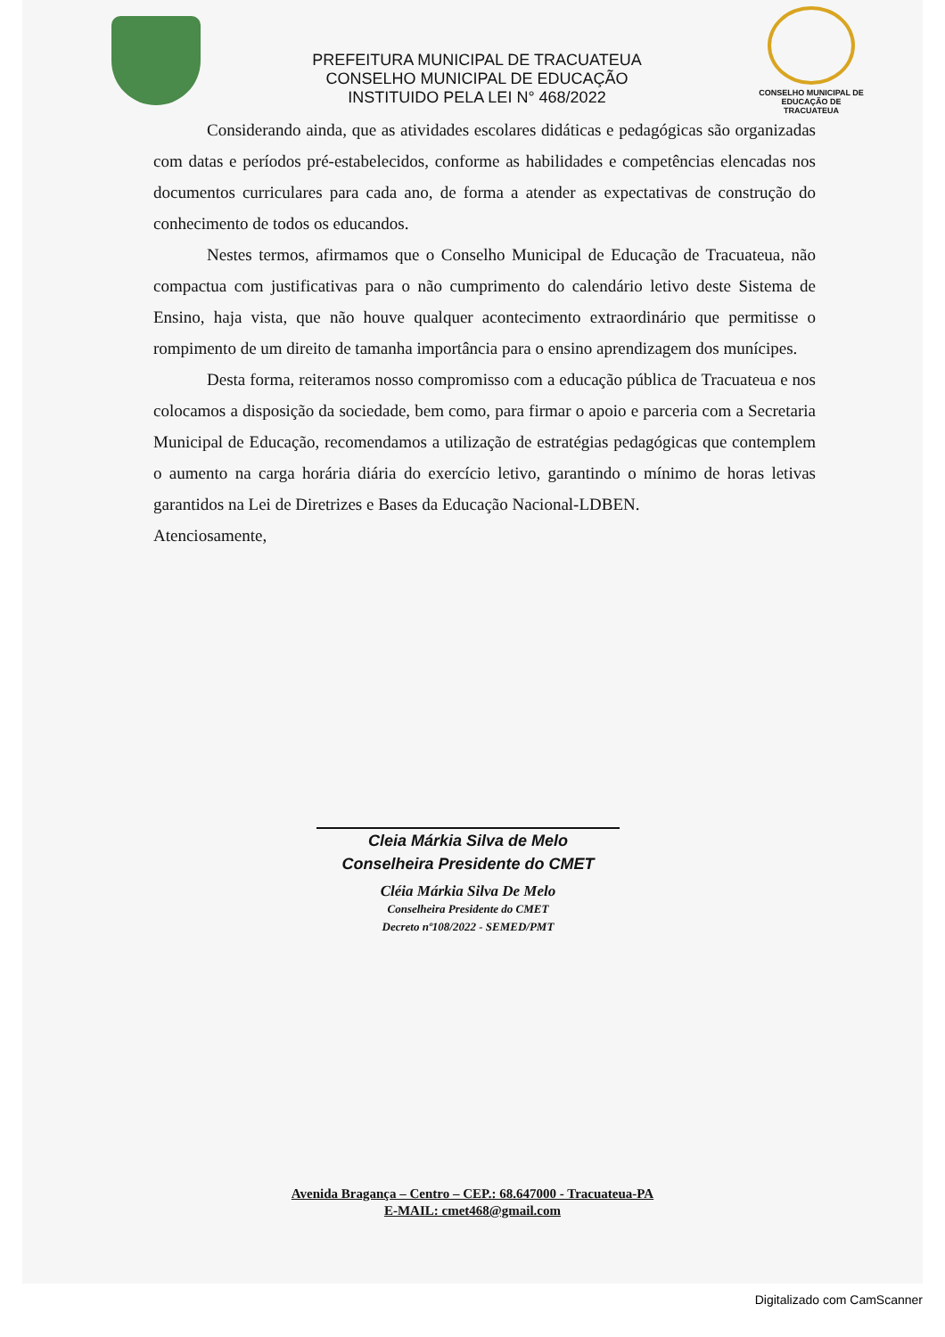PREFEITURA MUNICIPAL DE TRACUATEUA
CONSELHO MUNICIPAL DE EDUCAÇÃO
INSTITUIDO PELA LEI N° 468/2022
CONSELHO MUNICIPAL DE EDUCAÇÃO DE TRACUATEUA
Considerando ainda, que as atividades escolares didáticas e pedagógicas são organizadas com datas e períodos pré-estabelecidos, conforme as habilidades e competências elencadas nos documentos curriculares para cada ano, de forma a atender as expectativas de construção do conhecimento de todos os educandos.
Nestes termos, afirmamos que o Conselho Municipal de Educação de Tracuateua, não compactua com justificativas para o não cumprimento do calendário letivo deste Sistema de Ensino, haja vista, que não houve qualquer acontecimento extraordinário que permitisse o rompimento de um direito de tamanha importância para o ensino aprendizagem dos munícipes.
Desta forma, reiteramos nosso compromisso com a educação pública de Tracuateua e nos colocamos a disposição da sociedade, bem como, para firmar o apoio e parceria com a Secretaria Municipal de Educação, recomendamos a utilização de estratégias pedagógicas que contemplem o aumento na carga horária diária do exercício letivo, garantindo o mínimo de horas letivas garantidos na Lei de Diretrizes e Bases da Educação Nacional-LDBEN.
Atenciosamente,
Cleia Márkia Silva de Melo
Conselheira Presidente do CMET
Cléia Márkia Silva De Melo
Conselheira Presidente do CMET
Decreto nº108/2022 - SEMED/PMT
Avenida Bragança – Centro – CEP.: 68.647000 - Tracuateua-PA
E-MAIL: cmet468@gmail.com
Digitalizado com CamScanner